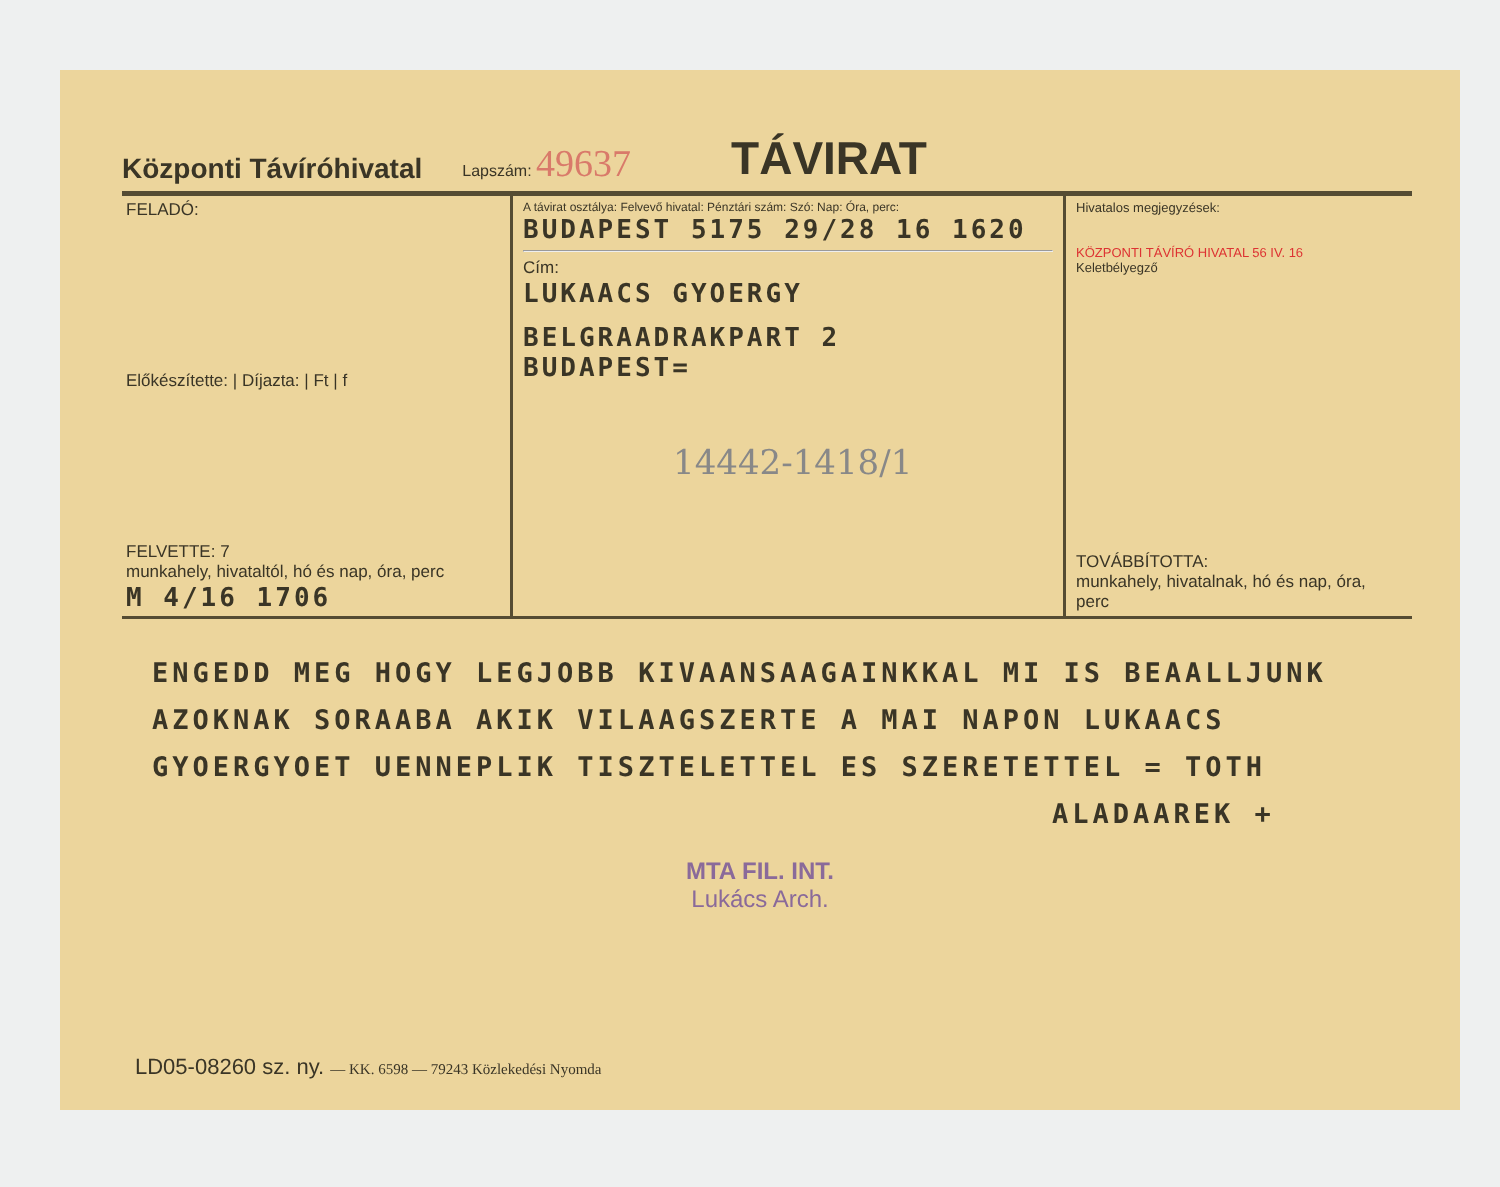Központi Távíróhivatal Lapszám: 49637 TÁVIRAT
FELADÓ:
Előkészítette: | Díjazta: | Ft | f
FELVETTE: 7
munkahely, hivataltól, hó és nap, óra, perc
M 4/16 1706
A távirat osztálya: Felvevő hivatal: Pénztári szám: Szó: Nap: Óra, perc:
BUDAPEST 5175 29/28 16 1620
Cím:
LUKAACS GYOERGY
BELGRAADRAKPART 2
BUDAPEST=
14442-1418/1
Hivatalos megjegyzések:
KÖZPONTI TÁVÍRÓ HIVATAL 56 IV. 16
Keletbélyegző
TOVÁBBÍTOTTA:
munkahely, hivatalnak, hó és nap, óra, perc
ENGEDD MEG HOGY LEGJOBB KIVAANSAAGAINKKAL MI IS BEAALLJUNK
AZOKNAK SORAABA AKIK VILAAGSZERTE A MAI NAPON LUKAACS
GYOERGYOET UENNEPLIK TISZTELETTEL ES SZERETETTEL = TOTH
ALADAAREK +
MTA FIL. INT.
Lukács Arch.
LD05-08260 sz. ny. — KK. 6598 — 79243 Közlekedési Nyomda